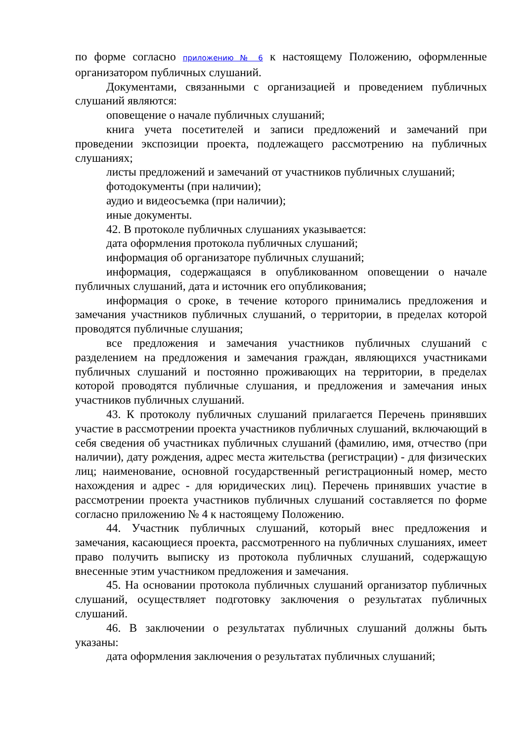по форме согласно приложению № 6 к настоящему Положению, оформленные организатором публичных слушаний.
Документами, связанными с организацией и проведением публичных слушаний являются:
оповещение о начале публичных слушаний;
книга учета посетителей и записи предложений и замечаний при проведении экспозиции проекта, подлежащего рассмотрению на публичных слушаниях;
листы предложений и замечаний от участников публичных слушаний;
фотодокументы (при наличии);
аудио и видеосъемка (при наличии);
иные документы.
42. В протоколе публичных слушаниях указывается:
дата оформления протокола публичных слушаний;
информация об организаторе публичных слушаний;
информация, содержащаяся в опубликованном оповещении о начале публичных слушаний, дата и источник его опубликования;
информация о сроке, в течение которого принимались предложения и замечания участников публичных слушаний, о территории, в пределах которой проводятся публичные слушания;
все предложения и замечания участников публичных слушаний с разделением на предложения и замечания граждан, являющихся участниками публичных слушаний и постоянно проживающих на территории, в пределах которой проводятся публичные слушания, и предложения и замечания иных участников публичных слушаний.
43. К протоколу публичных слушаний прилагается Перечень принявших участие в рассмотрении проекта участников публичных слушаний, включающий в себя сведения об участниках публичных слушаний (фамилию, имя, отчество (при наличии), дату рождения, адрес места жительства (регистрации) - для физических лиц; наименование, основной государственный регистрационный номер, место нахождения и адрес - для юридических лиц). Перечень принявших участие в рассмотрении проекта участников публичных слушаний составляется по форме согласно приложению № 4 к настоящему Положению.
44. Участник публичных слушаний, который внес предложения и замечания, касающиеся проекта, рассмотренного на публичных слушаниях, имеет право получить выписку из протокола публичных слушаний, содержащую внесенные этим участником предложения и замечания.
45. На основании протокола публичных слушаний организатор публичных слушаний, осуществляет подготовку заключения о результатах публичных слушаний.
46. В заключении о результатах публичных слушаний должны быть указаны:
дата оформления заключения о результатах публичных слушаний;